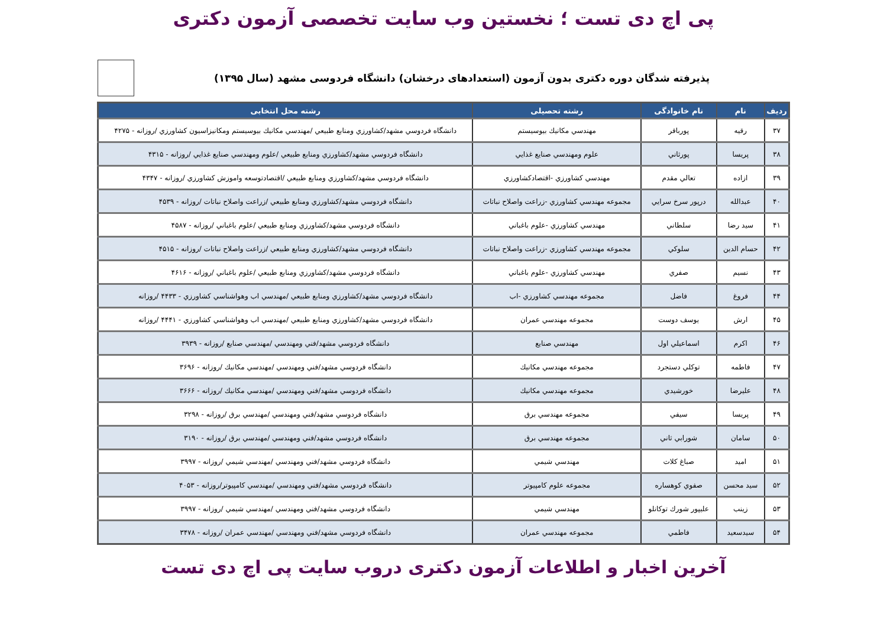پی اچ دی تست ؛ نخستین وب سایت تخصصی آزمون دکتری
پذیرفته شدگان دوره دکتری بدون آزمون (استعدادهای درخشان) دانشگاه فردوسی مشهد (سال ۱۳۹۵)
| ردیف | نام | نام خانوادگی | رشته تحصیلی | رشته محل انتخابی |
| --- | --- | --- | --- | --- |
| ۳۷ | رقيه | پورباقر | مهندسي مكانيك بيوسيستم | دانشگاه فردوسي مشهد/كشاورزي ومنابع طبيعي /مهندسي مكانيك بيوسيستم ومكانيزاسيون كشاورزي /روزانه - ۴۲۷۵ |
| ۳۸ | پريسا | پورثاني | علوم ومهندسي صنايع غذايي | دانشگاه فردوسي مشهد/كشاورزي ومنابع طبيعي /علوم ومهندسي صنايع غذايي /روزانه - ۴۳۱۵ |
| ۳۹ | ازاده | تعالي مقدم | مهندسي كشاورزي -اقتصادكشاورزي | دانشگاه فردوسي مشهد/كشاورزي ومنابع طبيعي /اقتصادتوسعه واموزش كشاورزي /روزانه - ۴۳۴۷ |
| ۴۰ | عبدالله | درپور سرخ سرايي | مجموعه مهندسي كشاورزي -زراعت واصلاح نباتات | دانشگاه فردوسي مشهد/كشاورزي ومنابع طبيعي /زراعت واصلاح نباتات /روزانه - ۴۵۳۹ |
| ۴۱ | سيد رضا | سلطاني | مهندسي كشاورزي -علوم باغباني | دانشگاه فردوسي مشهد/كشاورزي ومنابع طبيعي /علوم باغباني /روزانه - ۴۵۸۷ |
| ۴۲ | حسام الدين | سلوكي | مجموعه مهندسي كشاورزي -زراعت واصلاح نباتات | دانشگاه فردوسي مشهد/كشاورزي ومنابع طبيعي /زراعت واصلاح نباتات /روزانه - ۴۵۱۵ |
| ۴۳ | نسيم | صفري | مهندسي كشاورزي -علوم باغباني | دانشگاه فردوسي مشهد/كشاورزي ومنابع طبيعي /علوم باغباني /روزانه - ۴۶۱۶ |
| ۴۴ | فروغ | فاضل | مجموعه مهندسي كشاورزي -اب | دانشگاه فردوسي مشهد/كشاورزي ومنابع طبيعي /مهندسي اب وهواشناسي كشاورزي - ۴۴۳۳ /روزانه |
| ۴۵ | ارش | يوسف دوست | مجموعه مهندسي عمران | دانشگاه فردوسي مشهد/كشاورزي ومنابع طبيعي /مهندسي اب وهواشناسي كشاورزي - ۴۴۴۱ /روزانه |
| ۴۶ | اكرم | اسماعيلي اول | مهندسي صنايع | دانشگاه فردوسي مشهد/فني ومهندسي /مهندسي صنايع /روزانه - ۳۹۳۹ |
| ۴۷ | فاطمه | توكلي دستجرد | مجموعه مهندسي مكانيك | دانشگاه فردوسي مشهد/فني ومهندسي /مهندسي مكانيك /روزانه - ۳۶۹۶ |
| ۴۸ | عليرضا | خورشيدي | مجموعه مهندسي مكانيك | دانشگاه فردوسي مشهد/فني ومهندسي /مهندسي مكانيك /روزانه - ۳۶۶۶ |
| ۴۹ | پريسا | سيفي | مجموعه مهندسي برق | دانشگاه فردوسي مشهد/فني ومهندسي /مهندسي برق /روزانه - ۳۲۹۸ |
| ۵۰ | سامان | شورابي ثاني | مجموعه مهندسي برق | دانشگاه فردوسي مشهد/فني ومهندسي /مهندسي برق /روزانه - ۳۱۹۰ |
| ۵۱ | اميد | صباغ كلات | مهندسي شيمي | دانشگاه فردوسي مشهد/فني ومهندسي /مهندسي شيمي /روزانه - ۳۹۹۷ |
| ۵۲ | سيد محسن | صفوي كوهساره | مجموعه علوم كامپيوتر | دانشگاه فردوسي مشهد/فني ومهندسي /مهندسي كامپيوتر/روزانه - ۴۰۵۳ |
| ۵۳ | زينب | عليپور شورك توكانلو | مهندسي شيمي | دانشگاه فردوسي مشهد/فني ومهندسي /مهندسي شيمي /روزانه - ۳۹۹۷ |
| ۵۴ | سيدسعيد | فاطمي | مجموعه مهندسي عمران | دانشگاه فردوسي مشهد/فني ومهندسي /مهندسي عمران /روزانه - ۳۴۷۸ |
آخرین اخبار و اطلاعات آزمون دکتری دروب سایت پی اچ دی تست